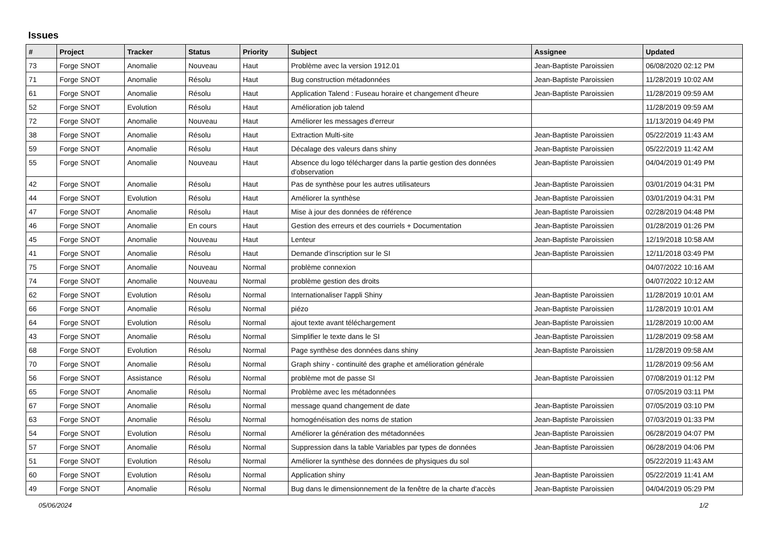Issues
| # | Project | Tracker | Status | Priority | Subject | Assignee | Updated |
| --- | --- | --- | --- | --- | --- | --- | --- |
| 73 | Forge SNOT | Anomalie | Nouveau | Haut | Problème avec la version 1912.01 | Jean-Baptiste Paroissien | 06/08/2020 02:12 PM |
| 71 | Forge SNOT | Anomalie | Résolu | Haut | Bug construction métadonnées | Jean-Baptiste Paroissien | 11/28/2019 10:02 AM |
| 61 | Forge SNOT | Anomalie | Résolu | Haut | Application Talend : Fuseau horaire et changement d'heure | Jean-Baptiste Paroissien | 11/28/2019 09:59 AM |
| 52 | Forge SNOT | Evolution | Résolu | Haut | Amélioration job talend | | 11/28/2019 09:59 AM |
| 72 | Forge SNOT | Anomalie | Nouveau | Haut | Améliorer les messages d'erreur | | 11/13/2019 04:49 PM |
| 38 | Forge SNOT | Anomalie | Résolu | Haut | Extraction Multi-site | Jean-Baptiste Paroissien | 05/22/2019 11:43 AM |
| 59 | Forge SNOT | Anomalie | Résolu | Haut | Décalage des valeurs dans shiny | Jean-Baptiste Paroissien | 05/22/2019 11:42 AM |
| 55 | Forge SNOT | Anomalie | Nouveau | Haut | Absence du logo télécharger dans la partie gestion des données d'observation | Jean-Baptiste Paroissien | 04/04/2019 01:49 PM |
| 42 | Forge SNOT | Anomalie | Résolu | Haut | Pas de synthèse pour les autres utilisateurs | Jean-Baptiste Paroissien | 03/01/2019 04:31 PM |
| 44 | Forge SNOT | Evolution | Résolu | Haut | Améliorer la synthèse | Jean-Baptiste Paroissien | 03/01/2019 04:31 PM |
| 47 | Forge SNOT | Anomalie | Résolu | Haut | Mise à jour des données de référence | Jean-Baptiste Paroissien | 02/28/2019 04:48 PM |
| 46 | Forge SNOT | Anomalie | En cours | Haut | Gestion des erreurs et des courriels + Documentation | Jean-Baptiste Paroissien | 01/28/2019 01:26 PM |
| 45 | Forge SNOT | Anomalie | Nouveau | Haut | Lenteur | Jean-Baptiste Paroissien | 12/19/2018 10:58 AM |
| 41 | Forge SNOT | Anomalie | Résolu | Haut | Demande d'inscription sur le SI | Jean-Baptiste Paroissien | 12/11/2018 03:49 PM |
| 75 | Forge SNOT | Anomalie | Nouveau | Normal | problème connexion | | 04/07/2022 10:16 AM |
| 74 | Forge SNOT | Anomalie | Nouveau | Normal | problème gestion des droits | | 04/07/2022 10:12 AM |
| 62 | Forge SNOT | Evolution | Résolu | Normal | Internationaliser l'appli Shiny | Jean-Baptiste Paroissien | 11/28/2019 10:01 AM |
| 66 | Forge SNOT | Anomalie | Résolu | Normal | piézo | Jean-Baptiste Paroissien | 11/28/2019 10:01 AM |
| 64 | Forge SNOT | Evolution | Résolu | Normal | ajout texte avant téléchargement | Jean-Baptiste Paroissien | 11/28/2019 10:00 AM |
| 43 | Forge SNOT | Anomalie | Résolu | Normal | Simplifier le texte dans le SI | Jean-Baptiste Paroissien | 11/28/2019 09:58 AM |
| 68 | Forge SNOT | Evolution | Résolu | Normal | Page synthèse des données dans shiny | Jean-Baptiste Paroissien | 11/28/2019 09:58 AM |
| 70 | Forge SNOT | Anomalie | Résolu | Normal | Graph shiny - continuité des graphe et amélioration générale | | 11/28/2019 09:56 AM |
| 56 | Forge SNOT | Assistance | Résolu | Normal | problème mot de passe SI | Jean-Baptiste Paroissien | 07/08/2019 01:12 PM |
| 65 | Forge SNOT | Anomalie | Résolu | Normal | Problème avec les métadonnées | | 07/05/2019 03:11 PM |
| 67 | Forge SNOT | Anomalie | Résolu | Normal | message quand changement de date | Jean-Baptiste Paroissien | 07/05/2019 03:10 PM |
| 63 | Forge SNOT | Anomalie | Résolu | Normal | homogénéisation des noms de station | Jean-Baptiste Paroissien | 07/03/2019 01:33 PM |
| 54 | Forge SNOT | Evolution | Résolu | Normal | Améliorer la génération des métadonnées | Jean-Baptiste Paroissien | 06/28/2019 04:07 PM |
| 57 | Forge SNOT | Anomalie | Résolu | Normal | Suppression dans la table Variables par types de données | Jean-Baptiste Paroissien | 06/28/2019 04:06 PM |
| 51 | Forge SNOT | Evolution | Résolu | Normal | Améliorer la synthèse des données de physiques du sol | | 05/22/2019 11:43 AM |
| 60 | Forge SNOT | Evolution | Résolu | Normal | Application shiny | Jean-Baptiste Paroissien | 05/22/2019 11:41 AM |
| 49 | Forge SNOT | Anomalie | Résolu | Normal | Bug dans le dimensionnement de la fenêtre de la charte d'accès | Jean-Baptiste Paroissien | 04/04/2019 05:29 PM |
05/06/2024 1/2